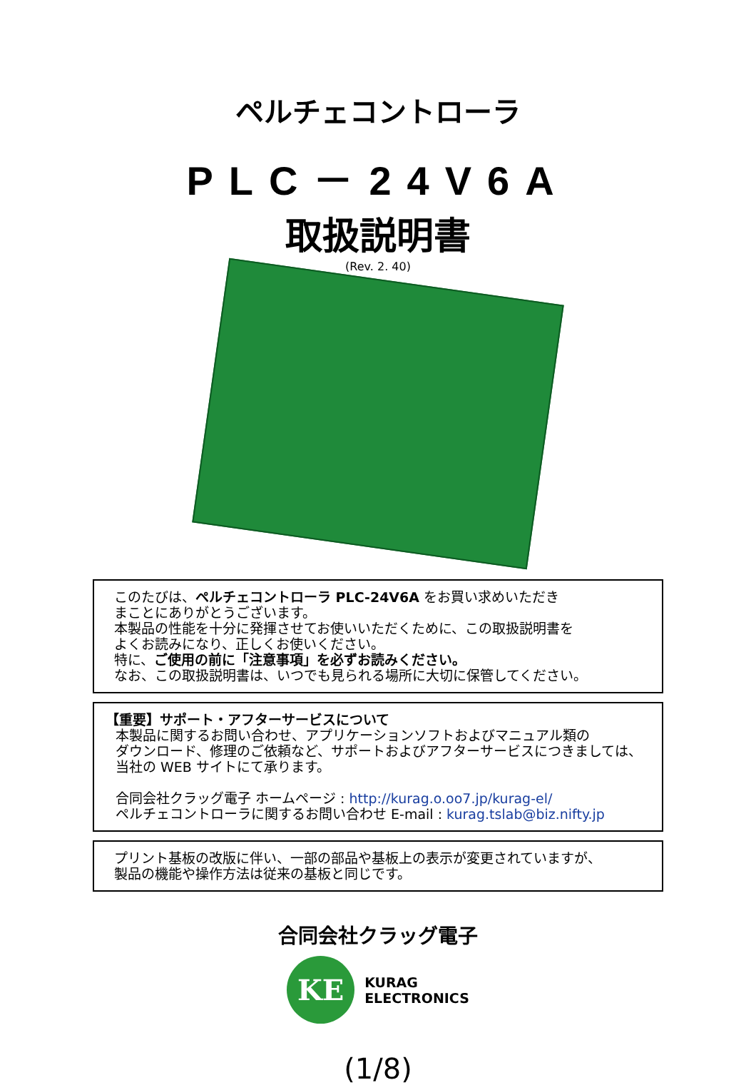ペルチェコントローラ
PLC－24V6A
取扱説明書
(Rev. 2. 40)
このたびは、ペルチェコントローラ PLC-24V6A をお買い求めいただき
まことにありがとうございます。
本製品の性能を十分に発揮させてお使いいただくために、この取扱説明書を
よくお読みになり、正しくお使いください。
特に、ご使用の前に「注意事項」を必ずお読みください。
なお、この取扱説明書は、いつでも見られる場所に大切に保管してください。
【重要】サポート・アフターサービスについて
本製品に関するお問い合わせ、アプリケーションソフトおよびマニュアル類の
ダウンロード、修理のご依頼など、サポートおよびアフターサービスにつきましては、
当社の WEB サイトにて承ります。
合同会社クラッグ電子 ホームページ : http://kurag.o.oo7.jp/kurag-el/
ペルチェコントローラに関するお問い合わせ E-mail : kurag.tslab@biz.nifty.jp
プリント基板の改版に伴い、一部の部品や基板上の表示が変更されていますが、
製品の機能や操作方法は従来の基板と同じです。
合同会社クラッグ電子
KE
KURAG
ELECTRONICS
(1/8)